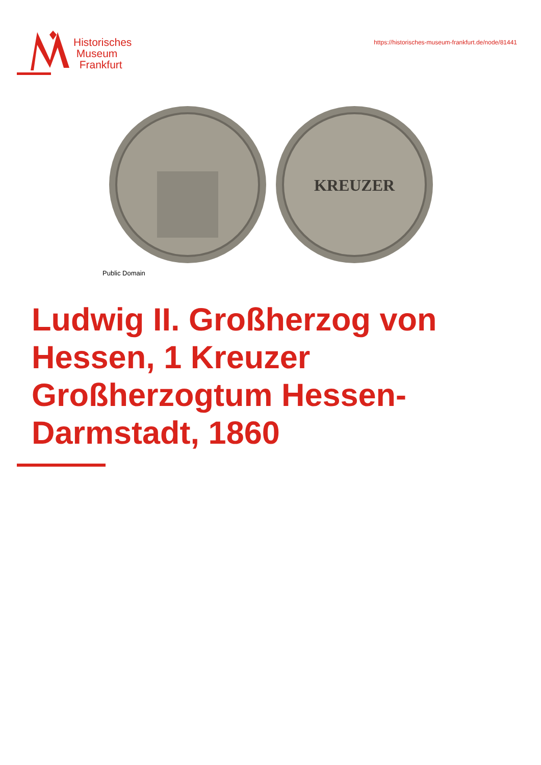Historisches
Museum
Frankfurt
https://historisches-museum-frankfurt.de/node/81441
KREUZER
Public Domain
Ludwig II. Großherzog von Hessen, 1 Kreuzer Großherzogtum Hessen-Darmstadt, 1860